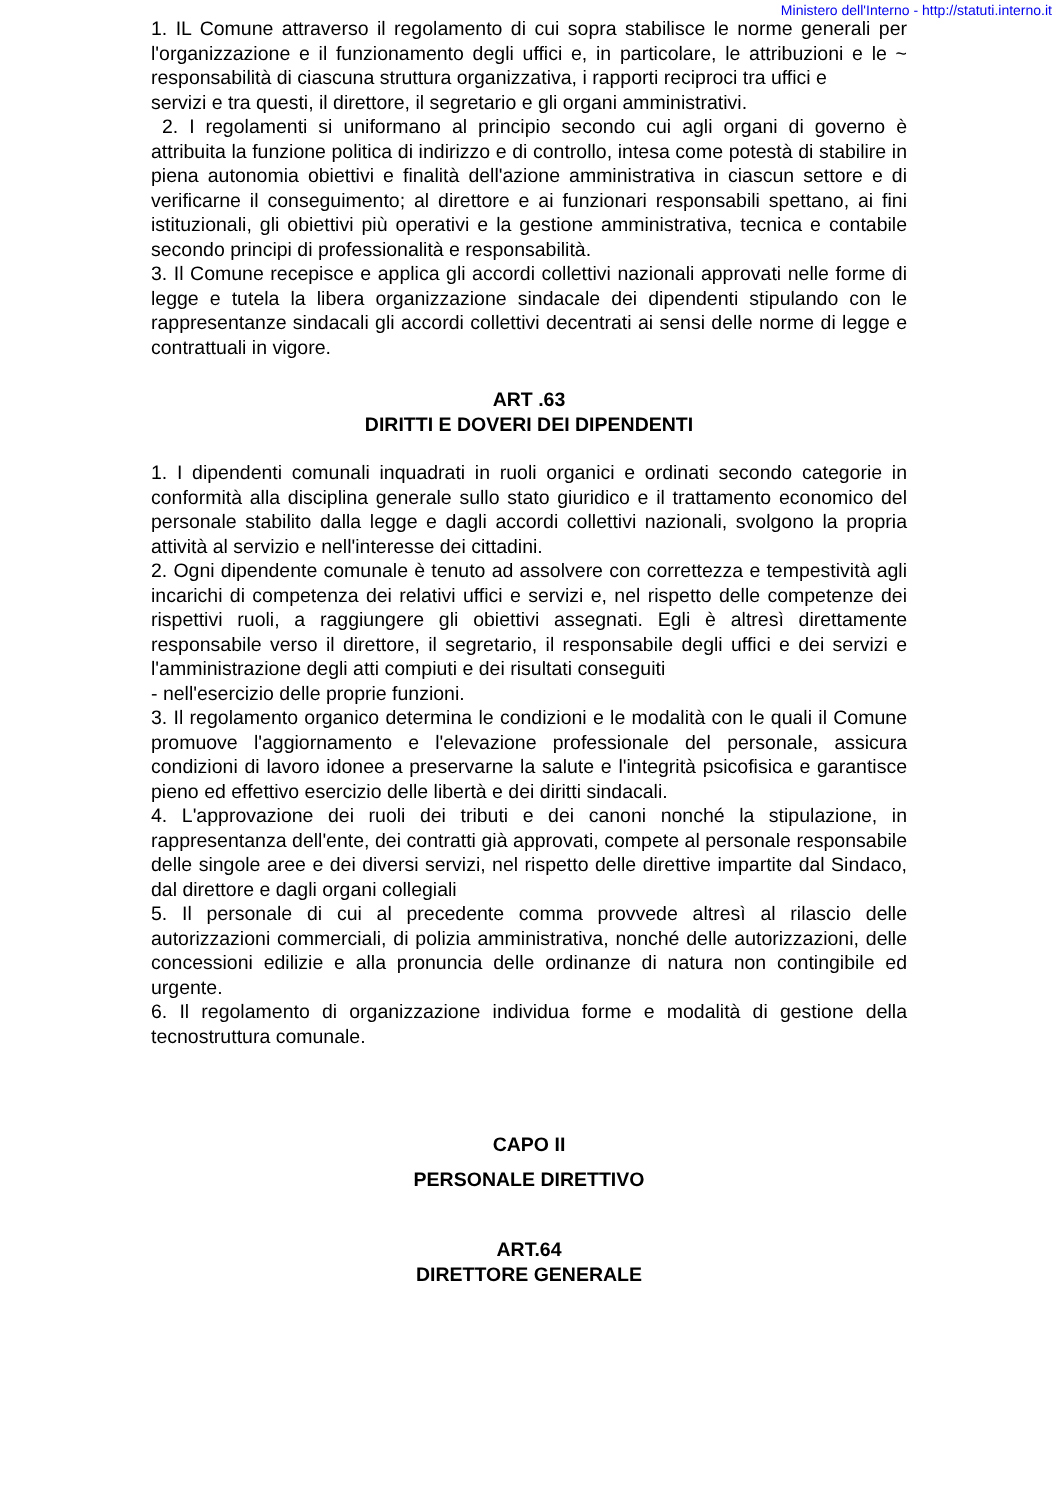Ministero dell'Interno - http://statuti.interno.it
1. IL Comune attraverso il regolamento di cui sopra stabilisce le norme generali per l'organizzazione e il funzionamento degli uffici e, in particolare, le attribuzioni e le ~ responsabilità di ciascuna struttura organizzativa, i rapporti reciproci tra uffici e
servizi e tra questi, il direttore, il segretario e gli organi amministrativi.
2. I regolamenti si uniformano al principio secondo cui agli organi di governo è attribuita la funzione politica di indirizzo e di controllo, intesa come potestà di stabilire in piena autonomia obiettivi e finalità dell'azione amministrativa in ciascun settore e di verificarne il conseguimento; al direttore e ai funzionari responsabili spettano, ai fini istituzionali, gli obiettivi più operativi e la gestione amministrativa, tecnica e contabile secondo principi di professionalità e responsabilità.
3. Il Comune recepisce e applica gli accordi collettivi nazionali approvati nelle forme di legge e tutela la libera organizzazione sindacale dei dipendenti stipulando con le rappresentanze sindacali gli accordi collettivi decentrati ai sensi delle norme di legge e contrattuali in vigore.
ART .63
DIRITTI E DOVERI DEI DIPENDENTI
1. I dipendenti comunali inquadrati in ruoli organici e ordinati secondo categorie in conformità alla disciplina generale sullo stato giuridico e il trattamento economico del personale stabilito dalla legge e dagli accordi collettivi nazionali, svolgono la propria attività al servizio e nell'interesse dei cittadini.
2. Ogni dipendente comunale è tenuto ad assolvere con correttezza e tempestività agli incarichi di competenza dei relativi uffici e servizi e, nel rispetto delle competenze dei rispettivi ruoli, a raggiungere gli obiettivi assegnati. Egli è altresì direttamente responsabile verso il direttore, il segretario, il responsabile degli uffici e dei servizi e l'amministrazione degli atti compiuti e dei risultati conseguiti
- nell'esercizio delle proprie funzioni.
3. Il regolamento organico determina le condizioni e le modalità con le quali il Comune promuove l'aggiornamento e l'elevazione professionale del personale, assicura condizioni di lavoro idonee a preservarne la salute e l'integrità psicofisica e garantisce pieno ed effettivo esercizio delle libertà e dei diritti sindacali.
4. L'approvazione dei ruoli dei tributi e dei canoni nonché la stipulazione, in rappresentanza dell'ente, dei contratti già approvati, compete al personale responsabile delle singole aree e dei diversi servizi, nel rispetto delle direttive impartite dal Sindaco, dal direttore e dagli organi collegiali
5. Il personale di cui al precedente comma provvede altresì al rilascio delle autorizzazioni commerciali, di polizia amministrativa, nonché delle autorizzazioni, delle concessioni edilizie e alla pronuncia delle ordinanze di natura non contingibile ed urgente.
6. Il regolamento di organizzazione individua forme e modalità di gestione della tecnostruttura comunale.
CAPO II
PERSONALE DIRETTIVO
ART.64
DIRETTORE GENERALE